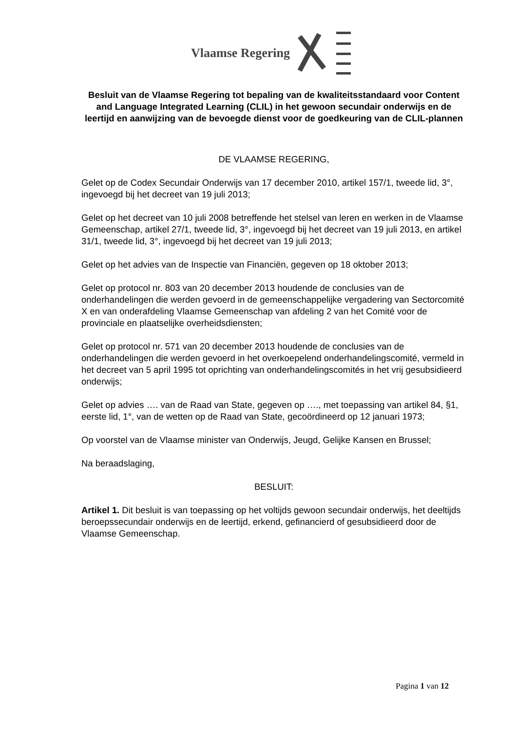Vlaamse Regering
Besluit van de Vlaamse Regering tot bepaling van de kwaliteitsstandaard voor Content and Language Integrated Learning (CLIL) in het gewoon secundair onderwijs en de leertijd en aanwijzing van de bevoegde dienst voor de goedkeuring van de CLIL-plannen
DE VLAAMSE REGERING,
Gelet op de Codex Secundair Onderwijs van 17 december 2010, artikel 157/1, tweede lid, 3°, ingevoegd bij het decreet van 19 juli 2013;
Gelet op het decreet van 10 juli 2008 betreffende het stelsel van leren en werken in de Vlaamse Gemeenschap, artikel 27/1, tweede lid, 3°, ingevoegd bij het decreet van 19 juli 2013, en artikel 31/1, tweede lid, 3°, ingevoegd bij het decreet van 19 juli 2013;
Gelet op het advies van de Inspectie van Financiën, gegeven op 18 oktober 2013;
Gelet op protocol nr. 803 van 20 december 2013 houdende de conclusies van de onderhandelingen die werden gevoerd in de gemeenschappelijke vergadering van Sectorcomité X en van onderafdeling Vlaamse Gemeenschap van afdeling 2 van het Comité voor de provinciale en plaatselijke overheidsdiensten;
Gelet op protocol nr. 571 van 20 december 2013 houdende de conclusies van de onderhandelingen die werden gevoerd in het overkoepelend onderhandelingscomité, vermeld in het decreet van 5 april 1995 tot oprichting van onderhandelingscomités in het vrij gesubsidieerd onderwijs;
Gelet op advies …. van de Raad van State, gegeven op …., met toepassing van artikel 84, §1, eerste lid, 1°, van de wetten op de Raad van State, gecoördineerd op 12 januari 1973;
Op voorstel van de Vlaamse minister van Onderwijs, Jeugd, Gelijke Kansen en Brussel;
Na beraadslaging,
BESLUIT:
Artikel 1. Dit besluit is van toepassing op het voltijds gewoon secundair onderwijs, het deeltijds beroepssecundair onderwijs en de leertijd, erkend, gefinancierd of gesubsidieerd door de Vlaamse Gemeenschap.
Pagina 1 van 12